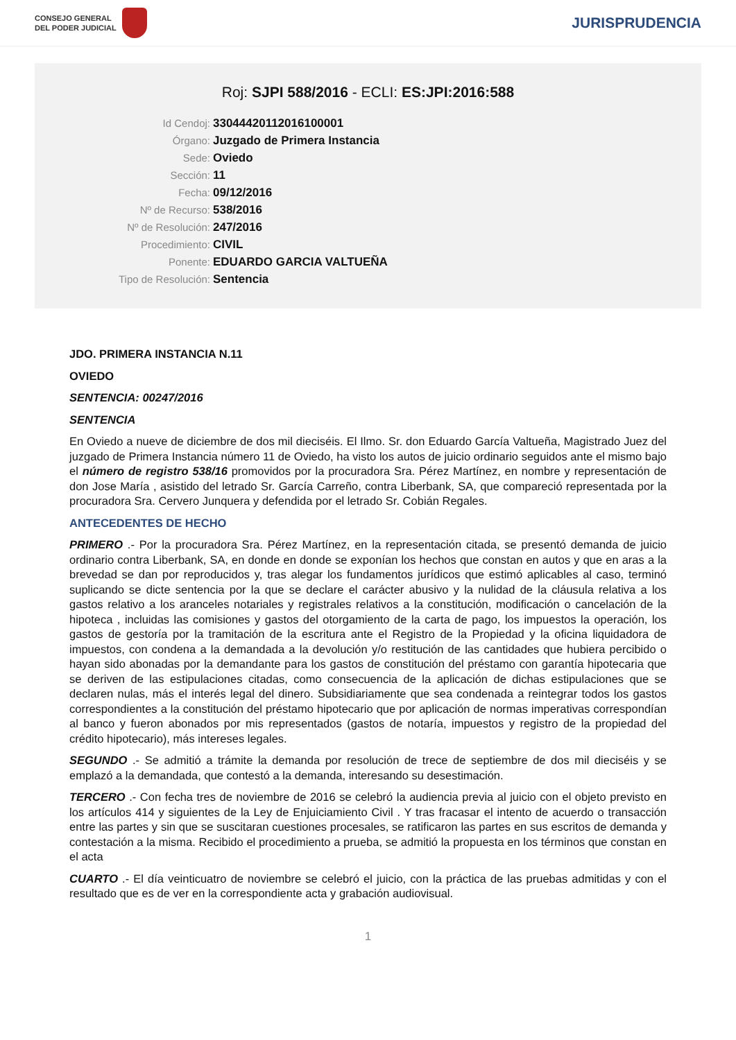CONSEJO GENERAL
DEL PODER JUDICIAL
JURISPRUDENCIA
Roj: SJPI 588/2016 - ECLI: ES:JPI:2016:588
Id Cendoj: 33044420112016100001
Órgano: Juzgado de Primera Instancia
Sede: Oviedo
Sección: 11
Fecha: 09/12/2016
Nº de Recurso: 538/2016
Nº de Resolución: 247/2016
Procedimiento: CIVIL
Ponente: EDUARDO GARCIA VALTUEÑA
Tipo de Resolución: Sentencia
JDO. PRIMERA INSTANCIA N.11
OVIEDO
SENTENCIA: 00247/2016
SENTENCIA
En Oviedo a nueve de diciembre de dos mil dieciséis. El Ilmo. Sr. don Eduardo García Valtueña, Magistrado Juez del juzgado de Primera Instancia número 11 de Oviedo, ha visto los autos de juicio ordinario seguidos ante el mismo bajo el número de registro 538/16 promovidos por la procuradora Sra. Pérez Martínez, en nombre y representación de don Jose María , asistido del letrado Sr. García Carreño, contra Liberbank, SA, que compareció representada por la procuradora Sra. Cervero Junquera y defendida por el letrado Sr. Cobián Regales.
ANTECEDENTES DE HECHO
PRIMERO .- Por la procuradora Sra. Pérez Martínez, en la representación citada, se presentó demanda de juicio ordinario contra Liberbank, SA, en donde en donde se exponían los hechos que constan en autos y que en aras a la brevedad se dan por reproducidos y, tras alegar los fundamentos jurídicos que estimó aplicables al caso, terminó suplicando se dicte sentencia por la que se declare el carácter abusivo y la nulidad de la cláusula relativa a los gastos relativo a los aranceles notariales y registrales relativos a la constitución, modificación o cancelación de la hipoteca , incluidas las comisiones y gastos del otorgamiento de la carta de pago, los impuestos la operación, los gastos de gestoría por la tramitación de la escritura ante el Registro de la Propiedad y la oficina liquidadora de impuestos, con condena a la demandada a la devolución y/o restitución de las cantidades que hubiera percibido o hayan sido abonadas por la demandante para los gastos de constitución del préstamo con garantía hipotecaria que se deriven de las estipulaciones citadas, como consecuencia de la aplicación de dichas estipulaciones que se declaren nulas, más el interés legal del dinero. Subsidiariamente que sea condenada a reintegrar todos los gastos correspondientes a la constitución del préstamo hipotecario que por aplicación de normas imperativas correspondían al banco y fueron abonados por mis representados (gastos de notaría, impuestos y registro de la propiedad del crédito hipotecario), más intereses legales.
SEGUNDO .- Se admitió a trámite la demanda por resolución de trece de septiembre de dos mil dieciséis y se emplazó a la demandada, que contestó a la demanda, interesando su desestimación.
TERCERO .- Con fecha tres de noviembre de 2016 se celebró la audiencia previa al juicio con el objeto previsto en los artículos 414 y siguientes de la Ley de Enjuiciamiento Civil . Y tras fracasar el intento de acuerdo o transacción entre las partes y sin que se suscitaran cuestiones procesales, se ratificaron las partes en sus escritos de demanda y contestación a la misma. Recibido el procedimiento a prueba, se admitió la propuesta en los términos que constan en el acta
CUARTO .- El día veinticuatro de noviembre se celebró el juicio, con la práctica de las pruebas admitidas y con el resultado que es de ver en la correspondiente acta y grabación audiovisual.
1